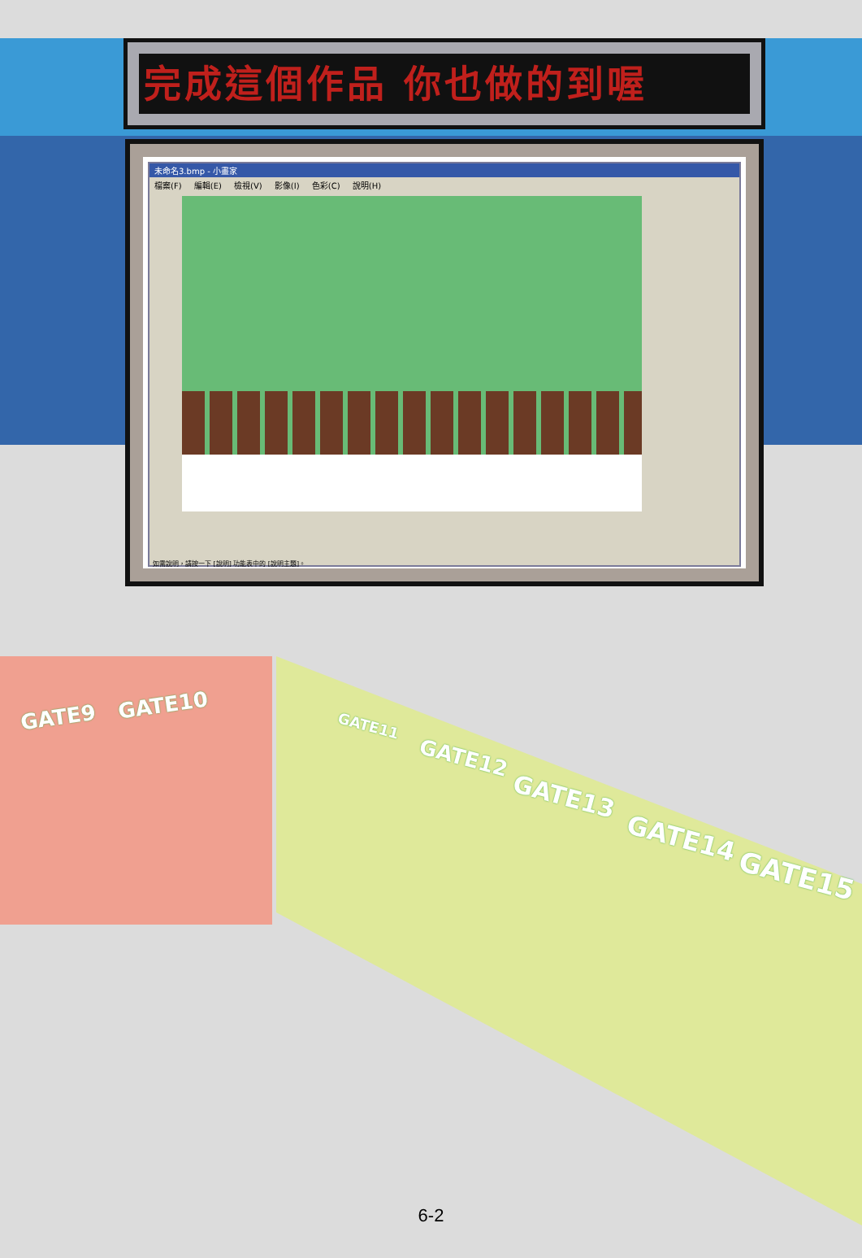完成這個作品 你也做的到喔
未命名3.bmp - 小畫家
檔案(F) 編輯(E) 檢視(V) 影像(I) 色彩(C) 說明(H)
如需說明，請按一下 [說明] 功能表中的 [說明主題]。
GATE9 GATE10
GATE11
GATE12
GATE13
GATE14
GATE15
6-2